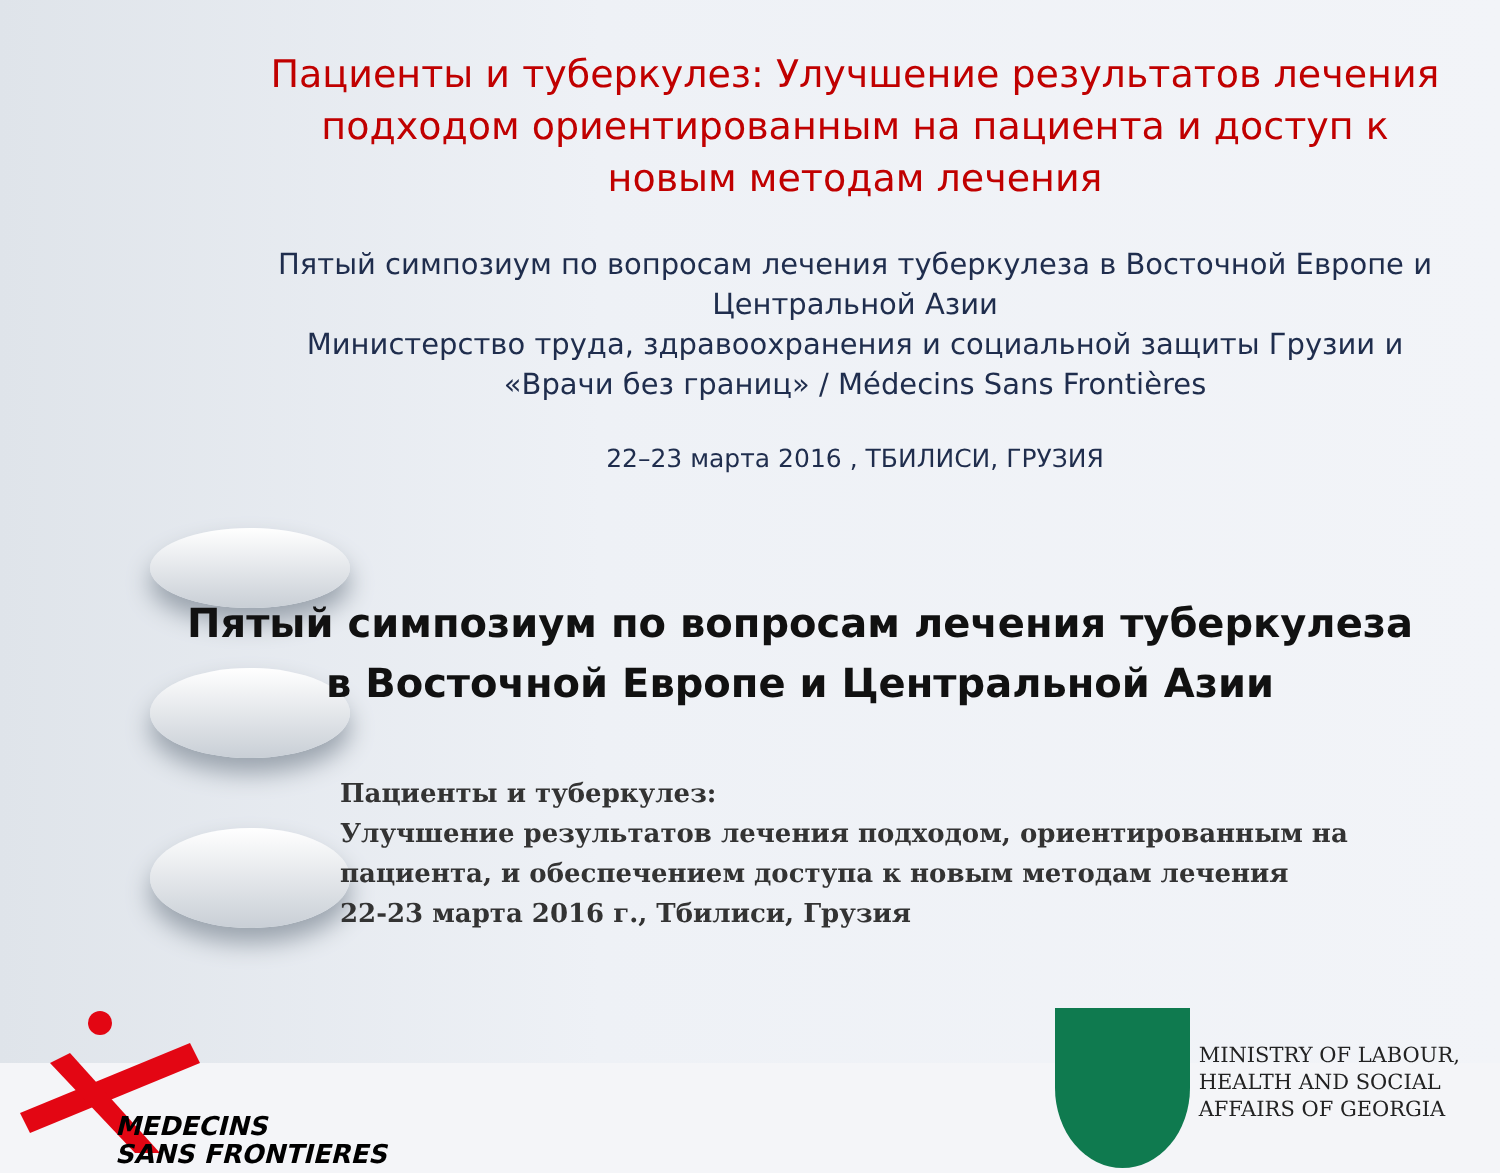Пациенты и туберкулез: Улучшение результатов лечения подходом ориентированным на пациента и доступ к новым методам лечения
Пятый симпозиум по вопросам лечения туберкулеза в Восточной Европе и Центральной Азии
Министерство труда, здравоохранения и социальной защиты Грузии и «Врачи без границ» / Médecins Sans Frontières
22–23 марта 2016 , ТБИЛИСИ, ГРУЗИЯ
Пятый симпозиум по вопросам лечения туберкулеза в Восточной Европе и Центральной Азии
Пациенты и туберкулез:
Улучшение результатов лечения подходом, ориентированным на пациента, и обеспечением доступа к новым методам лечения
22-23 марта 2016 г., Тбилиси, Грузия
MEDECINS
SANS FRONTIERES
MINISTRY OF LABOUR,
HEALTH AND SOCIAL
AFFAIRS OF GEORGIA